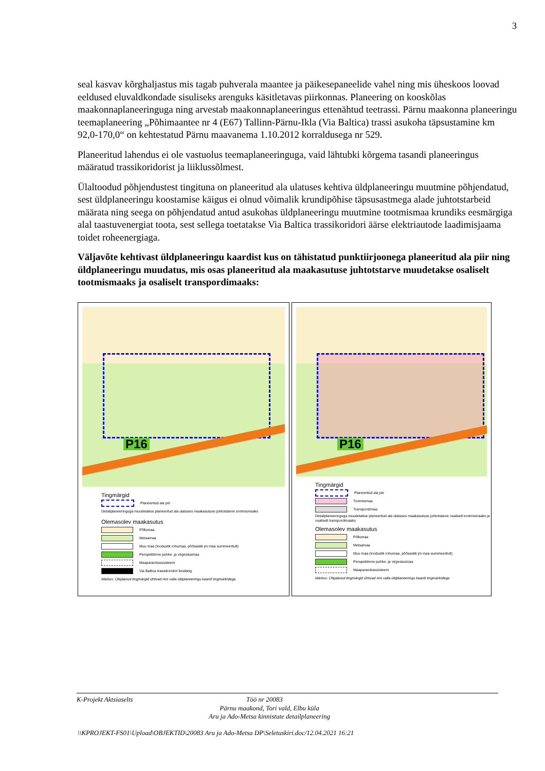3
seal kasvav kõrghaljastus mis tagab puhverala maantee ja päikesepaneelide vahel ning mis üheskoos loovad eeldused eluvaldkondade sisuliseks arenguks käsitletavas piirkonnas. Planeering on kooskõlas maakonnaplaneeringuga ning arvestab maakonnaplaneeringus ettenähtud teetrassi. Pärnu maakonna planeeringu teemaplaneering „Põhimaantee nr 4 (E67) Tallinn-Pärnu-Ikla (Via Baltica) trassi asukoha täpsustamine km 92,0-170,0“ on kehtestatud Pärnu maavanema 1.10.2012 korraldusega nr 529.
Planeeritud lahendus ei ole vastuolus teemaplaneeringuga, vaid lähtubki kõrgema tasandi planeeringus määratud trassikoridorist ja liiklussõlmest.
Ülaltoodud põhjendustest tingituna on planeeritud ala ulatuses kehtiva üldplaneeringu muutmine põhjendatud, sest üldplaneeringu koostamise käigus ei olnud võimalik krundipõhise täpsusastmega alade juhtotstarbeid määrata ning seega on põhjendatud antud asukohas üldplaneeringu muutmine tootmismaa krundiks eesmärgiga alal taastuvenergiat toota, sest sellega toetatakse Via Baltica trassikoridori äärse elektriautode laadimisjaama toidet roheenergiaga.
Väljavõte kehtivast üldplaneeringu kaardist kus on tähistatud punktiirjoonega planeeritud ala piir ning üldplaneeringu muudatus, mis osas planeeritud ala maakasutuse juhtotstarve muudetakse osaliselt tootmismaaks ja osaliselt transpordimaaks:
P16
Tingmärgid
Planeeritud ala piir
Detailplaneeringuga muudetakse planeeritud ala ulatuses maakasutuse juhtotstarve tootmismaaks
Olemasolev maakasutus
Põllumaa
Metsamaa
Muu maa (looduslik rohumaa, põõsastik jm maa summeeritult)
Perspektiivne puhke- ja virgestusmaa
Maaparandussüsteem
Via Baltica trassikoridori kesktelg
Märkus: Ülejäänud tingmärgid ühtivad Are valla üldplaneeringu kaardi tingmärkidega
P16
Tingmärgid
Planeeritud ala piir
Tootmismaa
Transpordimaa
Detailplaneeringuga muudetakse planeeritud ala ulatuses maakasutuse juhtotstarve osaliselt tootmismaaks ja osaliselt transpordimaaks
Olemasolev maakasutus
Põllumaa
Metsamaa
Muu maa (looduslik rohumaa, põõsastik jm maa summeeritult)
Perspektiivne puhke- ja virgestusmaa
Maaparandussüsteem
Märkus: Ülejäänud tingmärgid ühtivad Are valla üldplaneeringu kaardi tingmärkidega
K-Projekt Aktsiaselts Töö nr 20083
Pärnu maakond, Tori vald, Elbu küla
Aru ja Ado-Metsa kinnistute detailplaneering
\\KPROJEKT-FS01\Upload\OBJEKTID\20083 Aru ja Ado-Metsa DP\Seletuskiri.doc/12.04.2021 16:21